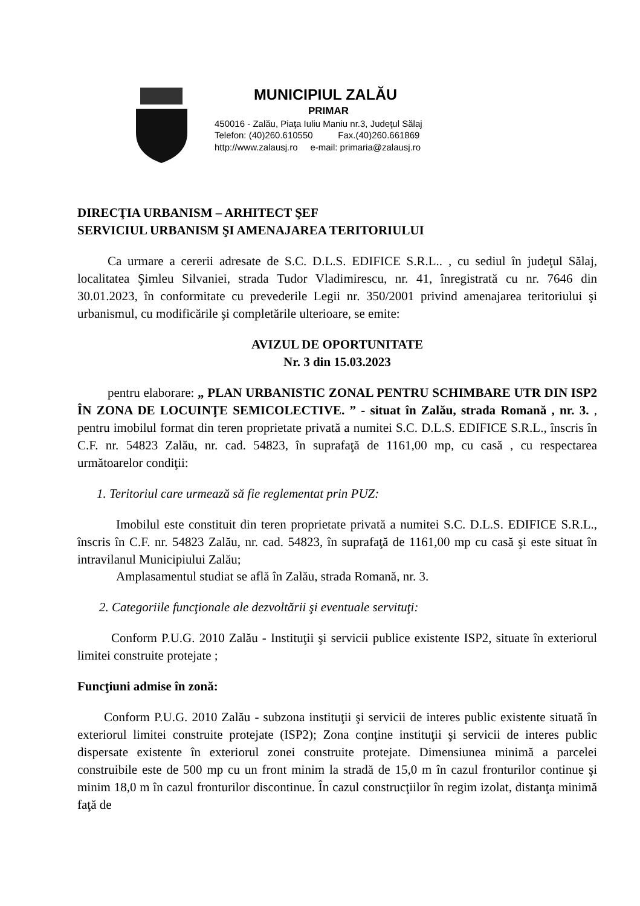MUNICIPIUL ZALĂU
PRIMAR
450016 - Zalău, Piaţa Iuliu Maniu nr.3, Judeţul Sălaj
Telefon: (40)260.610550 Fax.(40)260.661869
http://www.zalausj.ro e-mail: primaria@zalausj.ro
DIRECŢIA URBANISM – ARHITECT ŞEF
SERVICIUL URBANISM ŞI AMENAJAREA TERITORIULUI
Ca urmare a cererii adresate de S.C. D.L.S. EDIFICE S.R.L.. , cu sediul în judeţul Sălaj, localitatea Şimleu Silvaniei, strada Tudor Vladimirescu, nr. 41, înregistrată cu nr. 7646 din 30.01.2023, în conformitate cu prevederile Legii nr. 350/2001 privind amenajarea teritoriului şi urbanismul, cu modificările şi completările ulterioare, se emite:
AVIZUL DE OPORTUNITATE
Nr. 3 din 15.03.2023
pentru elaborare: „ PLAN URBANISTIC ZONAL PENTRU SCHIMBARE UTR DIN ISP2 ÎN ZONA DE LOCUINŢE SEMICOLECTIVE. ” - situat în Zalău, strada Romană , nr. 3. , pentru imobilul format din teren proprietate privată a numitei S.C. D.L.S. EDIFICE S.R.L., înscris în C.F. nr. 54823 Zalău, nr. cad. 54823, în suprafaţă de 1161,00 mp, cu casă , cu respectarea următoarelor condiţii:
1. Teritoriul care urmează să fie reglementat prin PUZ:
Imobilul este constituit din teren proprietate privată a numitei S.C. D.L.S. EDIFICE S.R.L., înscris în C.F. nr. 54823 Zalău, nr. cad. 54823, în suprafaţă de 1161,00 mp cu casă şi este situat în intravilanul Municipiului Zalău;
Amplasamentul studiat se află în Zalău, strada Romană, nr. 3.
2. Categoriile funcţionale ale dezvoltării şi eventuale servituţi:
Conform P.U.G. 2010 Zalău - Instituţii şi servicii publice existente ISP2, situate în exteriorul limitei construite protejate ;
Funcţiuni admise în zonă:
Conform P.U.G. 2010 Zalău - subzona instituţii şi servicii de interes public existente situată în exteriorul limitei construite protejate (ISP2); Zona conţine instituţii şi servicii de interes public dispersate existente în exteriorul zonei construite protejate. Dimensiunea minimă a parcelei construibile este de 500 mp cu un front minim la stradă de 15,0 m în cazul fronturilor continue şi minim 18,0 m în cazul fronturilor discontinue. În cazul construcţiilor în regim izolat, distanţa minimă faţă de